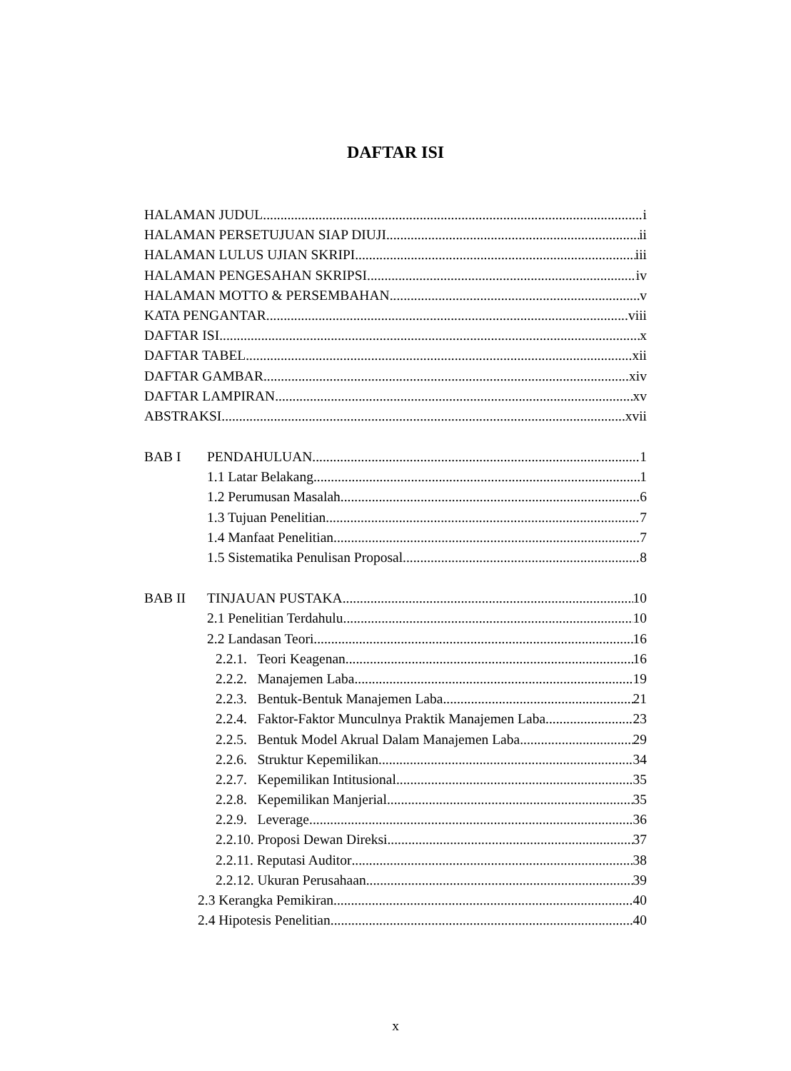DAFTAR ISI
HALAMAN JUDUL i
HALAMAN PERSETUJUAN SIAP DIUJI ii
HALAMAN LULUS UJIAN SKRIPI iii
HALAMAN PENGESAHAN SKRIPSI iv
HALAMAN MOTTO & PERSEMBAHAN v
KATA PENGANTAR viii
DAFTAR ISI x
DAFTAR TABEL xii
DAFTAR GAMBAR xiv
DAFTAR LAMPIRAN xv
ABSTRAKSI xvii
BAB I PENDAHULUAN 1
1.1 Latar Belakang 1
1.2 Perumusan Masalah 6
1.3 Tujuan Penelitian 7
1.4 Manfaat Penelitian 7
1.5 Sistematika Penulisan Proposal 8
BAB II TINJAUAN PUSTAKA 10
2.1 Penelitian Terdahulu 10
2.2 Landasan Teori 16
2.2.1. Teori Keagenan 16
2.2.2. Manajemen Laba 19
2.2.3. Bentuk-Bentuk Manajemen Laba 21
2.2.4. Faktor-Faktor Munculnya Praktik Manajemen Laba 23
2.2.5. Bentuk Model Akrual Dalam Manajemen Laba 29
2.2.6. Struktur Kepemilikan 34
2.2.7. Kepemilikan Intitusional 35
2.2.8. Kepemilikan Manjerial 35
2.2.9. Leverage 36
2.2.10. Proposi Dewan Direksi 37
2.2.11. Reputasi Auditor 38
2.2.12. Ukuran Perusahaan 39
2.3 Kerangka Pemikiran 40
2.4 Hipotesis Penelitian 40
x